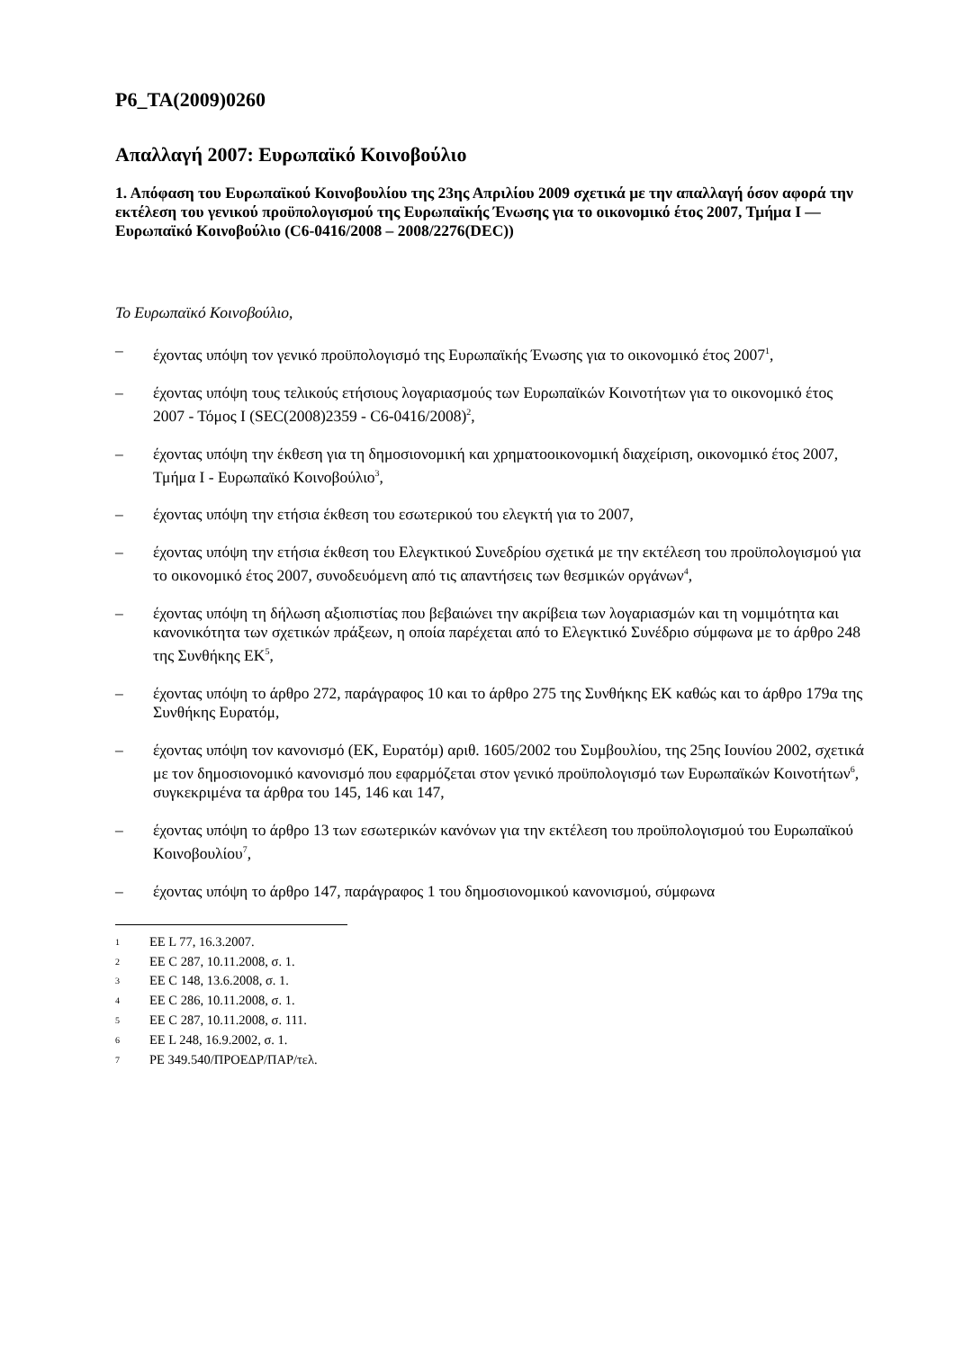P6_TA(2009)0260
Απαλλαγή 2007: Ευρωπαϊκό Κοινοβούλιο
1. Απόφαση του Ευρωπαϊκού Κοινοβουλίου της 23ης Απριλίου 2009 σχετικά με την απαλλαγή όσον αφορά την εκτέλεση του γενικού προϋπολογισμού της Ευρωπαϊκής Ένωσης για το οικονομικό έτος 2007, Τμήμα I — Ευρωπαϊκό Κοινοβούλιο (C6-0416/2008 – 2008/2276(DEC))
Το Ευρωπαϊκό Κοινοβούλιο,
– έχοντας υπόψη τον γενικό προϋπολογισμό της Ευρωπαϊκής Ένωσης για το οικονομικό έτος 2007<sup>1</sup>,
– έχοντας υπόψη τους τελικούς ετήσιους λογαριασμούς των Ευρωπαϊκών Κοινοτήτων για το οικονομικό έτος 2007 - Τόμος I (SEC(2008)2359 - C6-0416/2008)<sup>2</sup>,
– έχοντας υπόψη την έκθεση για τη δημοσιονομική και χρηματοοικονομική διαχείριση, οικονομικό έτος 2007, Τμήμα I - Ευρωπαϊκό Κοινοβούλιο<sup>3</sup>,
– έχοντας υπόψη την ετήσια έκθεση του εσωτερικού του ελεγκτή για το 2007,
– έχοντας υπόψη την ετήσια έκθεση του Ελεγκτικού Συνεδρίου σχετικά με την εκτέλεση του προϋπολογισμού για το οικονομικό έτος 2007, συνοδευόμενη από τις απαντήσεις των θεσμικών οργάνων<sup>4</sup>,
– έχοντας υπόψη τη δήλωση αξιοπιστίας που βεβαιώνει την ακρίβεια των λογαριασμών και τη νομιμότητα και κανονικότητα των σχετικών πράξεων, η οποία παρέχεται από το Ελεγκτικό Συνέδριο σύμφωνα με το άρθρο 248 της Συνθήκης ΕΚ<sup>5</sup>,
– έχοντας υπόψη το άρθρο 272, παράγραφος 10 και το άρθρο 275 της Συνθήκης ΕΚ καθώς και το άρθρο 179α της Συνθήκης Ευρατόμ,
– έχοντας υπόψη τον κανονισμό (ΕΚ, Ευρατόμ) αριθ. 1605/2002 του Συμβουλίου, της 25ης Ιουνίου 2002, σχετικά με τον δημοσιονομικό κανονισμό που εφαρμόζεται στον γενικό προϋπολογισμό των Ευρωπαϊκών Κοινοτήτων<sup>6</sup>, συγκεκριμένα τα άρθρα του 145, 146 και 147,
– έχοντας υπόψη το άρθρο 13 των εσωτερικών κανόνων για την εκτέλεση του προϋπολογισμού του Ευρωπαϊκού Κοινοβουλίου<sup>7</sup>,
– έχοντας υπόψη το άρθρο 147, παράγραφος 1 του δημοσιονομικού κανονισμού, σύμφωνα
<sup>1</sup> ΕΕ L 77, 16.3.2007.
<sup>2</sup> ΕΕ C 287, 10.11.2008, σ. 1.
<sup>3</sup> ΕΕ C 148, 13.6.2008, σ. 1.
<sup>4</sup> ΕΕ C 286, 10.11.2008, σ. 1.
<sup>5</sup> ΕΕ C 287, 10.11.2008, σ. 111.
<sup>6</sup> ΕΕ L 248, 16.9.2002, σ. 1.
<sup>7</sup> PE 349.540/ΠΡΟΕΔΡ/ΠΑΡ/τελ.